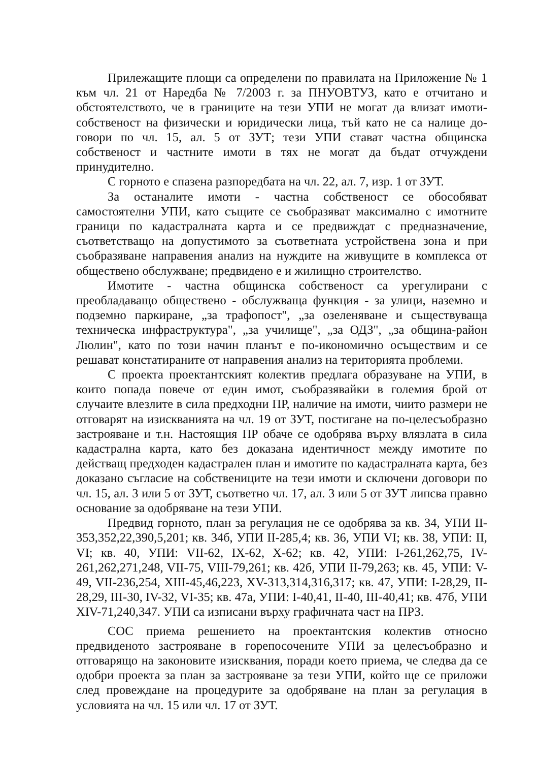Прилежащите площи са определени по правилата на Приложение № 1 към чл. 21 от Наредба № 7/2003 г. за ПНУОВТУЗ, като е отчитано и обстоятелството, че в границите на тези УПИ не могат да влизат имоти-собственост на физически и юридически лица, тъй като не са налице до-говори по чл. 15, ал. 5 от ЗУТ; тези УПИ стават частна общинска собственост и частните имоти в тях не могат да бъдат отчуждени принудително.
С горното е спазена разпоредбата на чл. 22, ал. 7, изр. 1 от ЗУТ.
За останалите имоти - частна собственост се обособяват самостоятелни УПИ, като същите се съобразяват максимално с имотните граници по кадастралната карта и се предвиждат с предназначение, съответстващо на допустимото за съответната устройствена зона и при съобразяване направения анализ на нуждите на живущите в комплекса от обществено обслужване; предвидено е и жилищно строителство.
Имотите - частна общинска собственост са урегулирани с преобладаващо обществено - обслужваща функция - за улици, наземно и подземно паркиране, „за трафопост", „за озеленяване и съществуваща техническа инфраструктура", „за училище", „за ОДЗ", „за община-район Люлин", като по този начин планът е по-икономично осъществим и се решават констатираните от направения анализ на територията проблеми.
С проекта проектантският колектив предлага образуване на УПИ, в които попада повече от един имот, съобразявайки в големия брой от случаите влезлите в сила предходни ПР, наличие на имоти, чиито размери не отговарят на изискванията на чл. 19 от ЗУТ, постигане на по-целесъобразно застрояване и т.н. Настоящия ПР обаче се одобрява върху влязлата в сила кадастрална карта, като без доказана идентичност между имотите по действащ предходен кадастрален план и имотите по кадастралната карта, без доказано съгласие на собствениците на тези имоти и сключени договори по чл. 15, ал. 3 или 5 от ЗУТ, съответно чл. 17, ал. 3 или 5 от ЗУТ липсва правно основание за одобряване на тези УПИ.
Предвид горното, план за регулация не се одобрява за кв. 34, УПИ II-353,352,22,390,5,201; кв. 34б, УПИ II-285,4; кв. 36, УПИ VI; кв. 38, УПИ: II, VI; кв. 40, УПИ: VII-62, IX-62, X-62; кв. 42, УПИ: I-261,262,75, IV-261,262,271,248, VII-75, VIII-79,261; кв. 42б, УПИ II-79,263; кв. 45, УПИ: V-49, VII-236,254, XIII-45,46,223, XV-313,314,316,317; кв. 47, УПИ: I-28,29, II-28,29, III-30, IV-32, VI-35; кв. 47а, УПИ: I-40,41, II-40, III-40,41; кв. 47б, УПИ XIV-71,240,347. УПИ са изписани върху графичната част на ПРЗ.
СОС приема решението на проектантския колектив относно предвиденото застрояване в горепосочените УПИ за целесъобразно и отговарящо на законовите изисквания, поради което приема, че следва да се одобри проекта за план за застрояване за тези УПИ, който ще се приложи след провеждане на процедурите за одобряване на план за регулация в условията на чл. 15 или чл. 17 от ЗУТ.